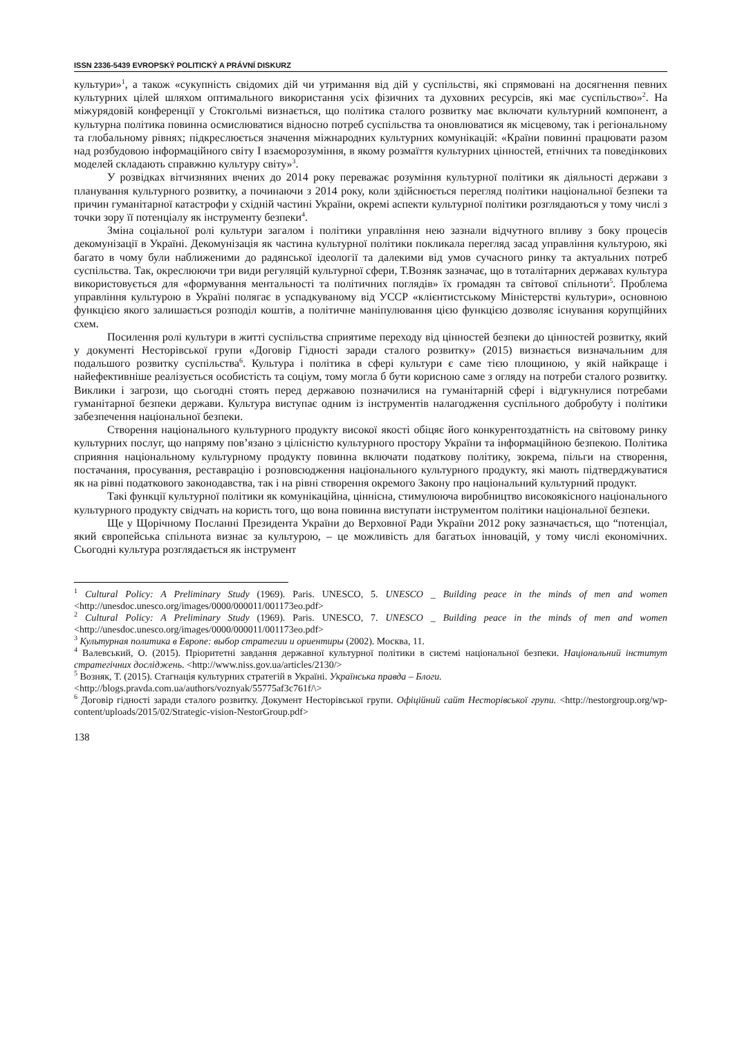ISSN 2336-5439 EVROPSKÝ POLITICKÝ A PRÁVNÍ DISKURZ
культури»<sup>1</sup>, а також «сукупність свідомих дій чи утримання від дій у суспільстві, які спрямовані на досягнення певних культурних цілей шляхом оптимального використання усіх фізичних та духовних ресурсів, які має суспільство»<sup>2</sup>. На міжурядовій конференції у Стокгольмі визнається, що політика сталого розвитку має включати культурний компонент, а культурна політика повинна осмислюватися відносно потреб суспільства та оновлюватися як місцевому, так і регіональному та глобальному рівнях; підкреслюється значення міжнародних культурних комунікацій: «Країни повинні працювати разом над розбудовою інформаційного світу І взаєморозуміння, в якому розмаїття культурних цінностей, етнічних та поведінкових моделей складають справжню культуру світу»<sup>3</sup>.
У розвідках вітчизняних вчених до 2014 року переважає розуміння культурної політики як діяльності держави з планування культурного розвитку, а починаючи з 2014 року, коли здійснюється перегляд політики національної безпеки та причин гуманітарної катастрофи у східній частині України, окремі аспекти культурної політики розглядаються у тому числі з точки зору її потенціалу як інструменту безпеки<sup>4</sup>.
Зміна соціальної ролі культури загалом і політики управління нею зазнали відчутного впливу з боку процесів декомунізації в Україні. Декомунізація як частина культурної політики покликала перегляд засад управління культурою, які багато в чому були наближеними до радянської ідеології та далекими від умов сучасного ринку та актуальних потреб суспільства. Так, окреслюючи три види регуляцій культурної сфери, Т.Возняк зазначає, що в тоталітарних державах культура використовується для «формування ментальності та політичних поглядів» їх громадян та світової спільноти<sup>5</sup>. Проблема управління культурою в Україні полягає в успадкуваному від УССР «клієнтистському Міністерстві культури», основною функцією якого залишається розподіл коштів, а політичне маніпулювання цією функцією дозволяє існування корупційних схем.
Посилення ролі культури в житті суспільства сприятиме переходу від цінностей безпеки до цінностей розвитку, який у документі Несторівської групи «Договір Гідності заради сталого розвитку» (2015) визнається визначальним для подальшого розвитку суспільства<sup>6</sup>. Культура і політика в сфері культури є саме тією площиною, у якій найкраще і найефективніше реалізується особистість та соціум, тому могла б бути корисною саме з огляду на потреби сталого розвитку. Виклики і загрози, що сьогодні стоять перед державою позначилися на гуманітарній сфері і відгукнулися потребами гуманітарної безпеки держави. Культура виступає одним із інструментів налагодження суспільного добробуту і політики забезпечення національної безпеки.
Створення національного культурного продукту високої якості обіцяє його конкурентоздатність на світовому ринку культурних послуг, що напряму пов’язано з цілісністю культурного простору України та інформаційною безпекою. Політика сприяння національному культурному продукту повинна включати податкову політику, зокрема, пільги на створення, постачання, просування, реставрацію і розповсюдження національного культурного продукту, які мають підтверджуватися як на рівні податкового законодавства, так і на рівні створення окремого Закону про національний культурний продукт.
Такі функції культурної політики як комунікаційна, ціннісна, стимулююча виробництво високоякісного національного культурного продукту свідчать на користь того, що вона повинна виступати інструментом політики національної безпеки.
Ще у Щорічному Посланні Президента України до Верховної Ради України 2012 року зазначається, що “потенціал, який європейська спільнота визнає за культурою, – це можливість для багатьох інновацій, у тому числі економічних. Сьогодні культура розглядається як інструмент
<sup>1</sup> Cultural Policy: A Preliminary Study (1969). Paris. UNESCO, 5. UNESCO _ Building peace in the minds of men and women <http://unesdoc.unesco.org/images/0000/000011/001173eo.pdf>
<sup>2</sup> Cultural Policy: A Preliminary Study (1969). Paris. UNESCO, 7. UNESCO _ Building peace in the minds of men and women <http://unesdoc.unesco.org/images/0000/000011/001173eo.pdf>
<sup>3</sup> Культурная политика в Европе: выбор стратегии и ориентиры (2002). Москва, 11.
<sup>4</sup> Валевський, О. (2015). Пріоритетні завдання державної культурної політики в системі національної безпеки. Національний інститут стратегічних досліджень. <http://www.niss.gov.ua/articles/2130/>
<sup>5</sup> Возняк, Т. (2015). Стагнація культурних стратегій в Україні. Українська правда – Блоги.
<http://blogs.pravda.com.ua/authors/voznyak/55775af3c761f/\>
<sup>6</sup> Договір гідності заради сталого розвитку. Документ Несторівської групи. Офіційний сайт Несторівської групи. <http://nestorgroup.org/wp-content/uploads/2015/02/Strategic-vision-NestorGroup.pdf>
138